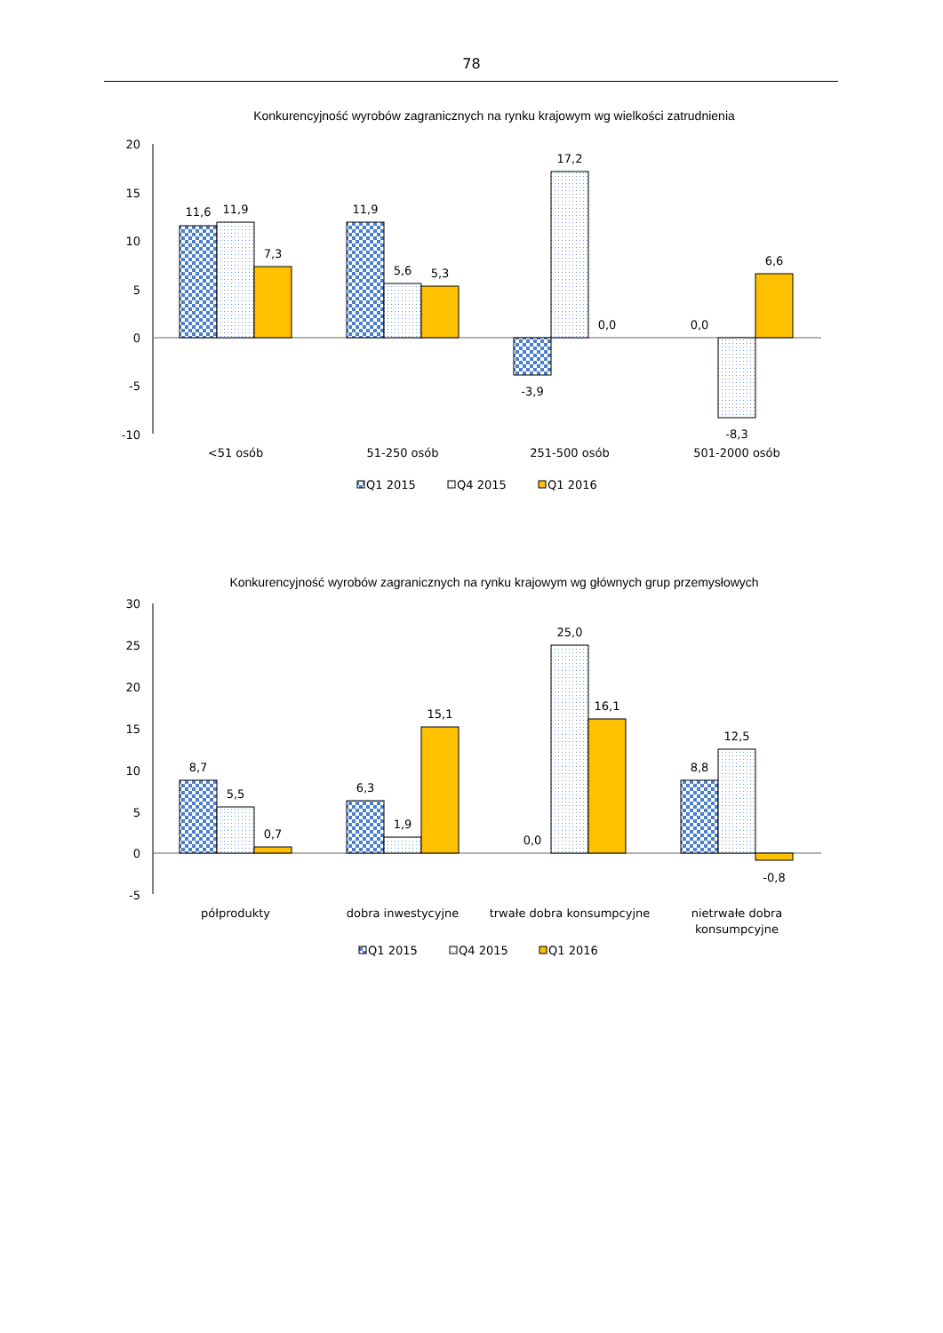78
Konkurencyjność wyrobów zagranicznych na rynku krajowym wg wielkości zatrudnienia
20
15
10
5
0
-5
-10
11,6
11,9
7,3
11,9
5,6
5,3
-3,9
17,2
0,0
0,0
-8,3
6,6
<51 osób
51-250 osób
251-500 osób
501-2000 osób
Q1 2015
Q4 2015
Q1 2016
Konkurencyjność wyrobów zagranicznych na rynku krajowym wg głównych grup przemysłowych
30
25
20
15
10
5
0
-5
8,7
5,5
0,7
6,3
1,9
15,1
0,0
25,0
16,1
8,8
12,5
-0,8
półprodukty
dobra inwestycyjne
trwałe dobra konsumpcyjne
nietrwałe dobra
konsumpcyjne
Q1 2015
Q4 2015
Q1 2016